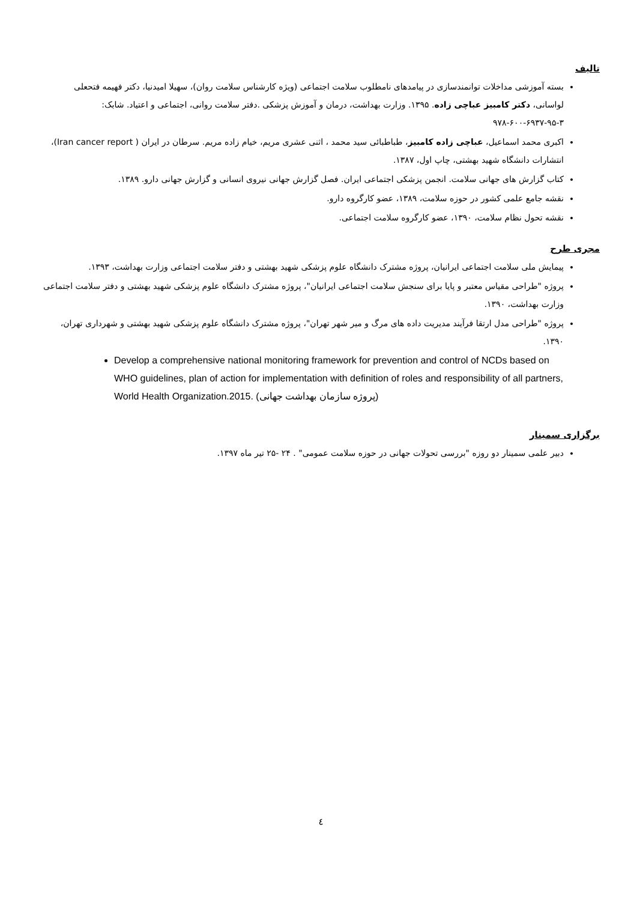تالیف
بسته آموزشی مداخلات توانمندسازی در پیامدهای نامطلوب سلامت اجتماعی (ویژه کارشناس سلامت روان)، سهیلا امیدنیا، دکتر فهیمه فتحعلی لواسانی، دکتر کامبیز عباچی زاده. ۱۳۹۵. وزارت بهداشت، درمان و آموزش پزشکی .دفتر سلامت روانی، اجتماعی و اعتیاد. شابک: ۳-۹۵-۶۹۳۷-۶۰۰-۹۷۸
اکبری محمد اسماعیل، عباچی زاده کامبیز، طباطبائی سید محمد ، اثنی عشری مریم، خیام زاده مریم. سرطان در ایران ( Iran cancer report)، انتشارات دانشگاه شهید بهشتی، چاپ اول، ۱۳۸۷.
کتاب گزارش های جهانی سلامت. انجمن پزشکی اجتماعی ایران. فصل گزارش جهانی نیروی انسانی و گزارش جهانی دارو. ۱۳۸۹.
نقشه جامع علمی کشور در حوزه سلامت، ۱۳۸۹، عضو کارگروه دارو.
نقشه تحول نظام سلامت، ۱۳۹۰، عضو کارگروه سلامت اجتماعی.
مجری طرح
پیمایش ملی سلامت اجتماعی ایرانیان، پروژه مشترک دانشگاه علوم پزشکی شهید بهشتی و دفتر سلامت اجتماعی وزارت بهداشت، ۱۳۹۳.
پروژه "طراحی مقیاس معتبر و پایا برای سنجش سلامت اجتماعی ایرانیان"، پروژه مشترک دانشگاه علوم پزشکی شهید بهشتی و دفتر سلامت اجتماعی وزارت بهداشت، ۱۳۹۰.
پروژه "طراحی مدل ارتقا فرآیند مدیریت داده های مرگ و میر شهر تهران"، پروژه مشترک دانشگاه علوم پزشکی شهید بهشتی و شهرداری تهران، ۱۳۹۰.
Develop a comprehensive national monitoring framework for prevention and control of NCDs based on WHO guidelines, plan of action for implementation with definition of roles and responsibility of all partners, World Health Organization.2015. (پروژه سازمان بهداشت جهانی)
برگزاری سمینار
دبیر علمی سمینار دو روزه "بررسی تحولات جهانی در حوزه سلامت عمومی" . ۲۴ -۲۵ تیر ماه ۱۳۹۷.
٤